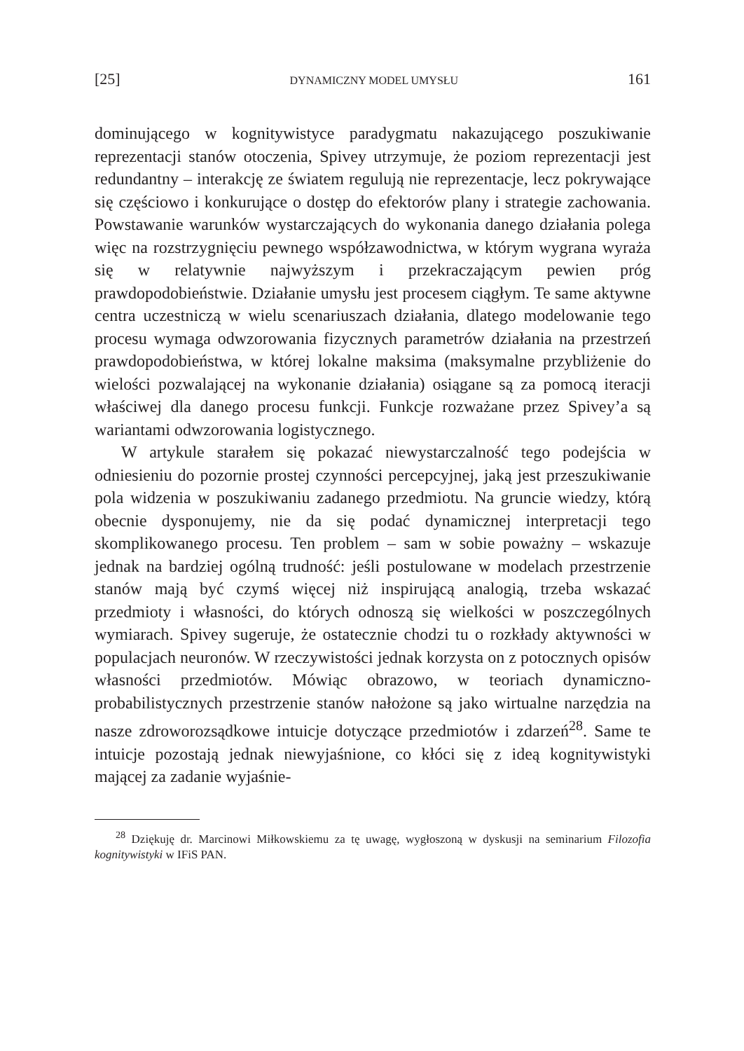[25] DYNAMICZNY MODEL UMYSŁU 161
dominującego w kognitywistyce paradygmatu nakazującego poszukiwanie reprezentacji stanów otoczenia, Spivey utrzymuje, że poziom reprezentacji jest redundantny – interakcję ze światem regulują nie reprezentacje, lecz pokrywające się częściowo i konkurujące o dostęp do efektorów plany i strategie zachowania. Powstawanie warunków wystarczających do wykonania danego działania polega więc na rozstrzygnięciu pewnego współzawodnictwa, w którym wygrana wyraża się w relatywnie najwyższym i przekraczającym pewien próg prawdopodobieństwie. Działanie umysłu jest procesem ciągłym. Te same aktywne centra uczestniczą w wielu scenariuszach działania, dlatego modelowanie tego procesu wymaga odwzorowania fizycznych parametrów działania na przestrzeń prawdopodobieństwa, w której lokalne maksima (maksymalne przybliżenie do wielości pozwalającej na wykonanie działania) osiągane są za pomocą iteracji właściwej dla danego procesu funkcji. Funkcje rozważane przez Spivey’a są wariantami odwzorowania logistycznego.
W artykule starałem się pokazać niewystarczalność tego podejścia w odniesieniu do pozornie prostej czynności percepcyjnej, jaką jest przeszukiwanie pola widzenia w poszukiwaniu zadanego przedmiotu. Na gruncie wiedzy, którą obecnie dysponujemy, nie da się podać dynamicznej interpretacji tego skomplikowanego procesu. Ten problem – sam w sobie poważny – wskazuje jednak na bardziej ogólną trudność: jeśli postulowane w modelach przestrzenie stanów mają być czymś więcej niż inspirującą analogią, trzeba wskazać przedmioty i własności, do których odnoszą się wielkości w poszczególnych wymiarach. Spivey sugeruje, że ostatecznie chodzi tu o rozkłady aktywności w populacjach neuronów. W rzeczywistości jednak korzysta on z potocznych opisów własności przedmiotów. Mówiąc obrazowo, w teoriach dynamiczno-probabilistycznych przestrzenie stanów nałożone są jako wirtualne narzędzia na nasze zdroworozsądkowe intuicje dotyczące przedmiotów i zdarzeń<sup>28</sup>. Same te intuicje pozostają jednak niewyjaśnione, co kłóci się z ideą kognitywistyki mającej za zadanie wyjaśnie-
<sup>28</sup> Dziękuję dr. Marcinowi Miłkowskiemu za tę uwagę, wygłoszoną w dyskusji na seminarium Filozofia kognitywistyki w IFiS PAN.